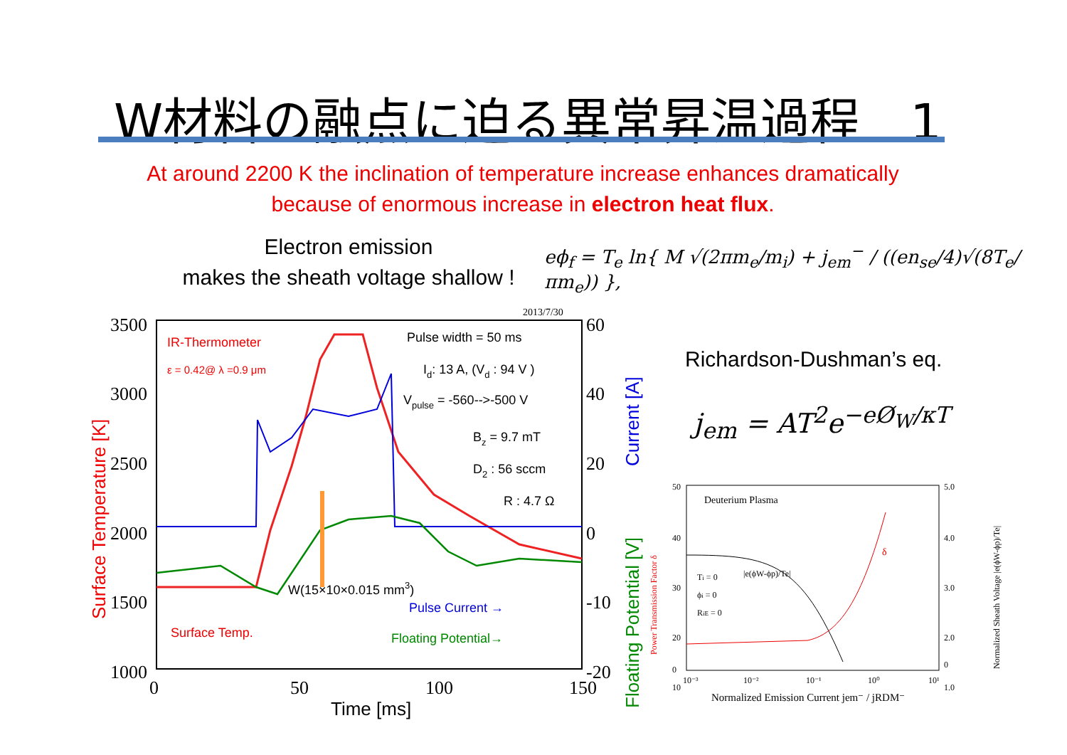W材料の融点に迫る異常昇温過程　1
At around 2200 K the inclination of temperature increase enhances dramatically
because of enormous increase in electron heat flux.
Electron emission
makes the sheath voltage shallow !
eϕ<sub>f</sub> = T<sub>e</sub> ln{ M √(2πm<sub>e</sub>/m<sub>i</sub>) + j<sub>em</sub><sup>−</sup> / ((en<sub>se</sub>/4)√(8T<sub>e</sub>/πm<sub>e</sub>)) },
Richardson-Dushman’s eq.
j<sub>em</sub> = AT<sup>2</sup>e<sup>−eØ<sub>W</sub>/κT</sup>
2013/7/30
3500
3000
2500
2000
1500
1000
60
40
20
0
-10
-20
0
50
100
150
Time [ms]
Surface Temperature [K]
Current [A]
Floating Potential [V]
IR-Thermometer
ε = 0.42@ λ =0.9 μm
Pulse width = 50 ms
Id: 13 A, (Vd : 94 V )
Vpulse = -560-->-500 V
Bz = 9.7 mT
D2 : 56 sccm
R : 4.7 Ω
W(15×10×0.015 mm3)
Surface Temp.
Pulse Current →
Floating Potential→
Deuterium Plasma
50
40
30
20
10
0
5.0
4.0
3.0
2.0
1.0
0
10⁻³
10⁻²
10⁻¹
10⁰
10¹
Normalized Emission Current jem⁻ / jRDM⁻
Ti = 0
ϕi = 0
RiE = 0
|e(ϕW-ϕp)/Te|
δ
Power Transmission Factor δ
Normalized Sheath Voltage |e(ϕW-ϕp)/Te|